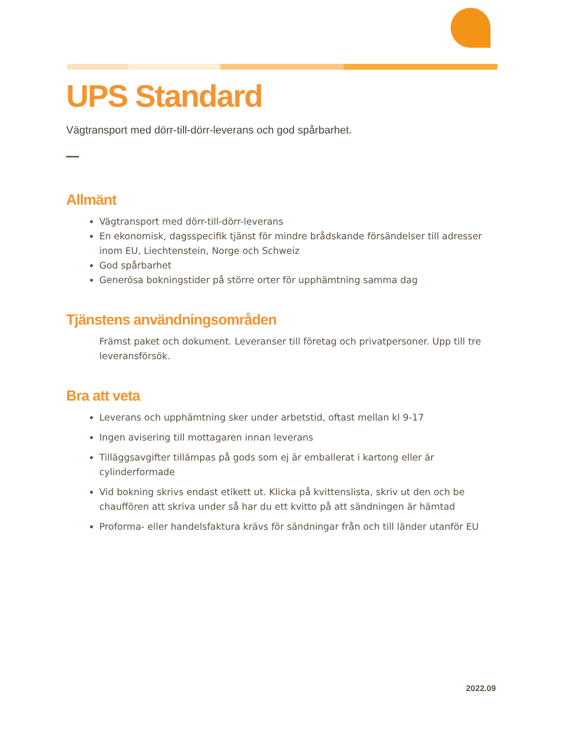UPS Standard
Vägtransport med dörr-till-dörr-leverans och god spårbarhet.
Allmänt
Vägtransport med dörr-till-dörr-leverans
En ekonomisk, dagsspecifik tjänst för mindre brådskande försändelser till adresser inom EU, Liechtenstein, Norge och Schweiz
God spårbarhet
Generösa bokningstider på större orter för upphämtning samma dag
Tjänstens användningsområden
Främst paket och dokument. Leveranser till företag och privatpersoner. Upp till tre leveransförsök.
Bra att veta
Leverans och upphämtning sker under arbetstid, oftast mellan kl 9-17
Ingen avisering till mottagaren innan leverans
Tilläggsavgifter tillämpas på gods som ej är emballerat i kartong eller är cylinderformade
Vid bokning skrivs endast etikett ut. Klicka på kvittenslista, skriv ut den och be chauffören att skriva under så har du ett kvitto på att sändningen är hämtad
Proforma- eller handelsfaktura krävs för sändningar från och till länder utanför EU
2022.09